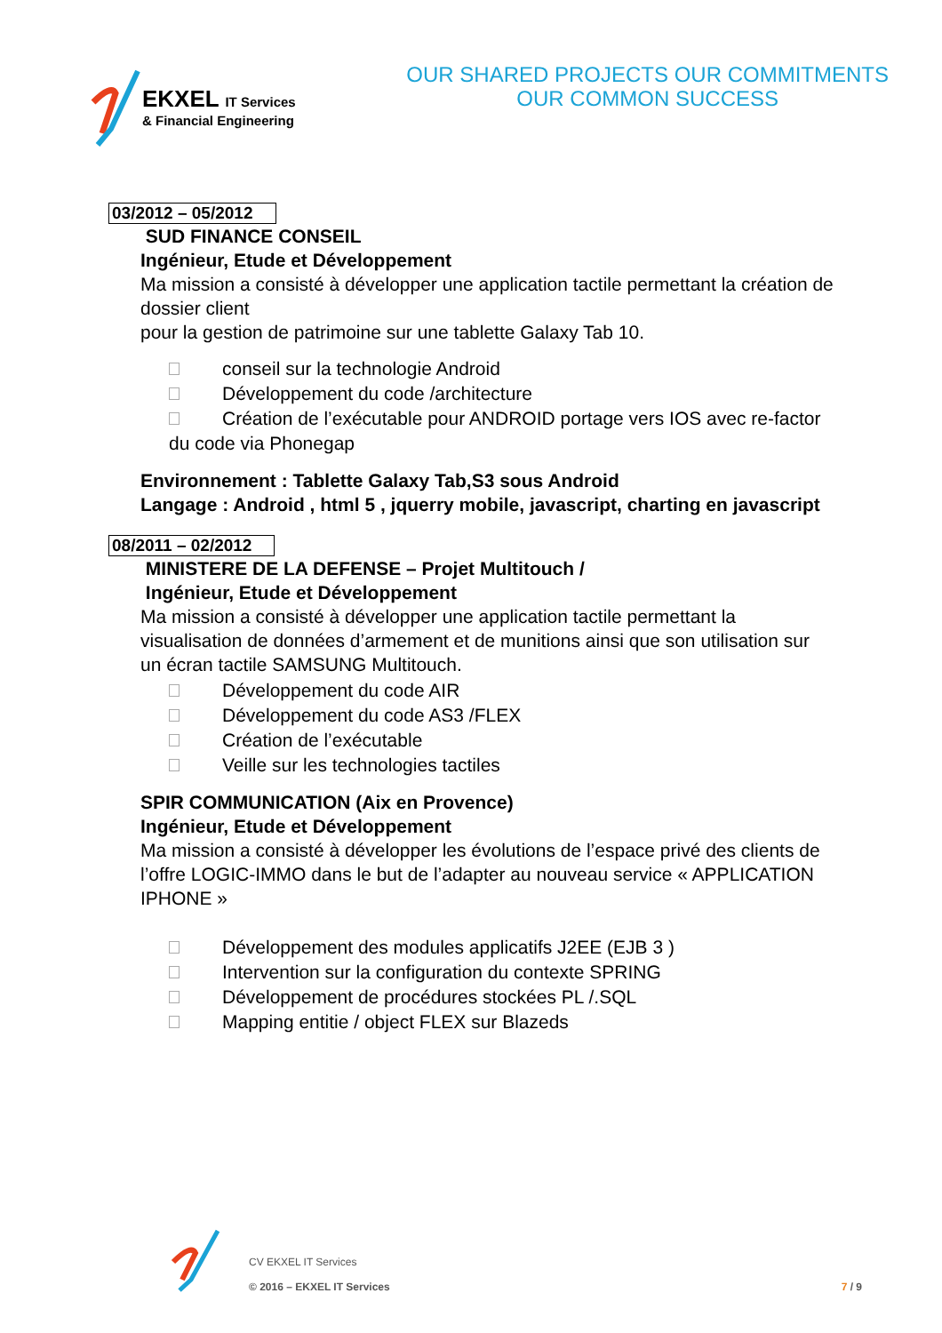EKXEL IT Services
& Financial Engineering
OUR SHARED PROJECTS OUR COMMITMENTS
OUR COMMON SUCCESS
03/2012 – 05/2012
SUD FINANCE CONSEIL
Ingénieur, Etude et Développement
Ma mission a consisté à développer une application tactile permettant la création de dossier client
pour la gestion de patrimoine sur une tablette Galaxy Tab 10.
conseil sur la technologie Android
Développement du code /architecture
Création de l’exécutable pour ANDROID portage vers IOS avec re-factor du code via Phonegap
Environnement : Tablette Galaxy Tab,S3 sous Android
Langage : Android , html 5 , jquerry mobile, javascript, charting en javascript
08/2011 – 02/2012
MINISTERE DE LA DEFENSE – Projet Multitouch /
Ingénieur, Etude et Développement
Ma mission a consisté à développer une application tactile permettant la visualisation de données d’armement et de munitions ainsi que son utilisation sur un écran tactile SAMSUNG Multitouch.
Développement du code AIR
Développement du code AS3 /FLEX
Création de l’exécutable
Veille sur les technologies tactiles
SPIR COMMUNICATION (Aix en Provence)
Ingénieur, Etude et Développement
Ma mission a consisté à développer les évolutions de l’espace privé des clients de l’offre LOGIC-IMMO dans le but de l’adapter au nouveau service « APPLICATION IPHONE »
Développement des modules applicatifs J2EE (EJB 3 )
Intervention sur la configuration du contexte SPRING
Développement de procédures stockées PL /.SQL
Mapping entitie / object FLEX sur Blazeds
CV EKXEL IT Services
© 2016 – EKXEL IT Services
7 / 9